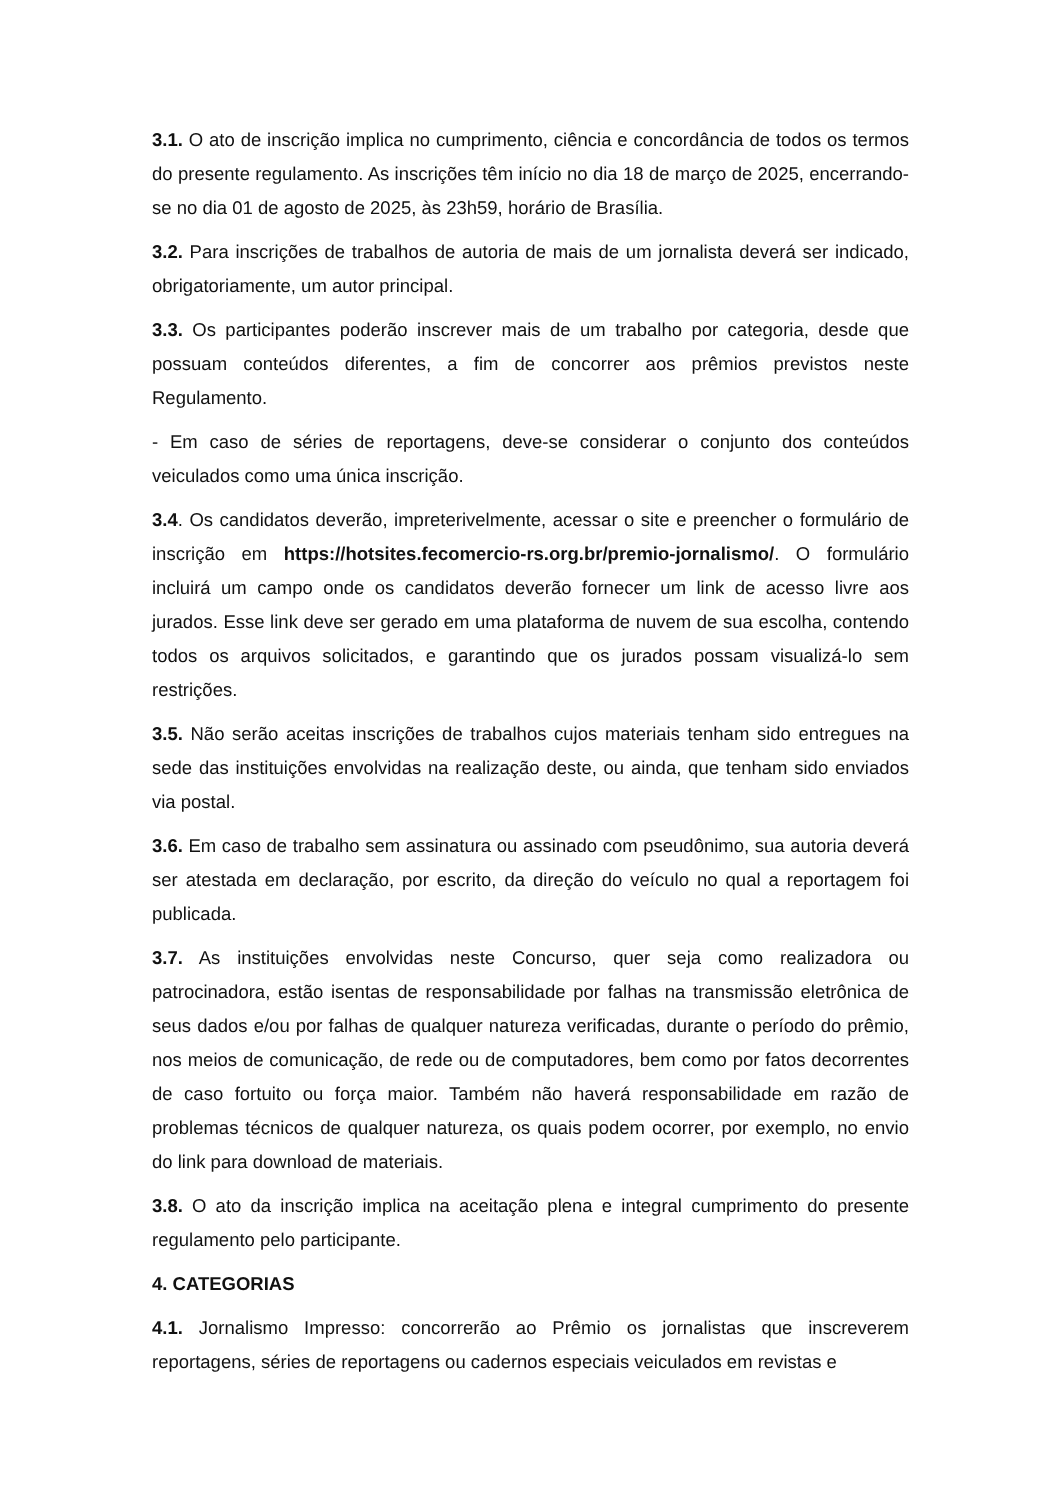3.1. O ato de inscrição implica no cumprimento, ciência e concordância de todos os termos do presente regulamento. As inscrições têm início no dia 18 de março de 2025, encerrando-se no dia 01 de agosto de 2025, às 23h59, horário de Brasília.
3.2. Para inscrições de trabalhos de autoria de mais de um jornalista deverá ser indicado, obrigatoriamente, um autor principal.
3.3. Os participantes poderão inscrever mais de um trabalho por categoria, desde que possuam conteúdos diferentes, a fim de concorrer aos prêmios previstos neste Regulamento.
- Em caso de séries de reportagens, deve-se considerar o conjunto dos conteúdos veiculados como uma única inscrição.
3.4. Os candidatos deverão, impreterivelmente, acessar o site e preencher o formulário de inscrição em https://hotsites.fecomercio-rs.org.br/premio-jornalismo/. O formulário incluirá um campo onde os candidatos deverão fornecer um link de acesso livre aos jurados. Esse link deve ser gerado em uma plataforma de nuvem de sua escolha, contendo todos os arquivos solicitados, e garantindo que os jurados possam visualizá-lo sem restrições.
3.5. Não serão aceitas inscrições de trabalhos cujos materiais tenham sido entregues na sede das instituições envolvidas na realização deste, ou ainda, que tenham sido enviados via postal.
3.6. Em caso de trabalho sem assinatura ou assinado com pseudônimo, sua autoria deverá ser atestada em declaração, por escrito, da direção do veículo no qual a reportagem foi publicada.
3.7. As instituições envolvidas neste Concurso, quer seja como realizadora ou patrocinadora, estão isentas de responsabilidade por falhas na transmissão eletrônica de seus dados e/ou por falhas de qualquer natureza verificadas, durante o período do prêmio, nos meios de comunicação, de rede ou de computadores, bem como por fatos decorrentes de caso fortuito ou força maior. Também não haverá responsabilidade em razão de problemas técnicos de qualquer natureza, os quais podem ocorrer, por exemplo, no envio do link para download de materiais.
3.8. O ato da inscrição implica na aceitação plena e integral cumprimento do presente regulamento pelo participante.
4. CATEGORIAS
4.1. Jornalismo Impresso: concorrerão ao Prêmio os jornalistas que inscreverem reportagens, séries de reportagens ou cadernos especiais veiculados em revistas e